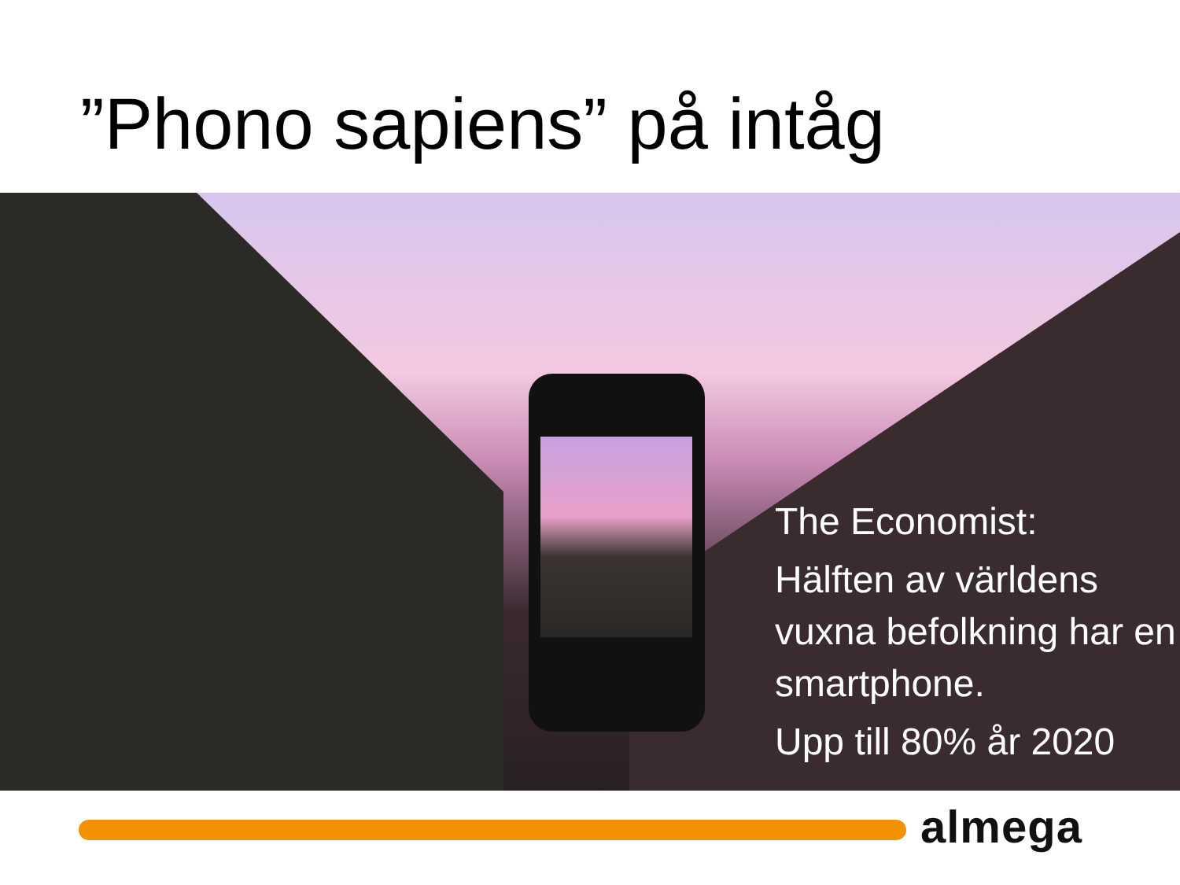”Phono sapiens” på intåg
The Economist:
Hälften av världens vuxna befolkning har en smartphone.
Upp till 80% år 2020
almega